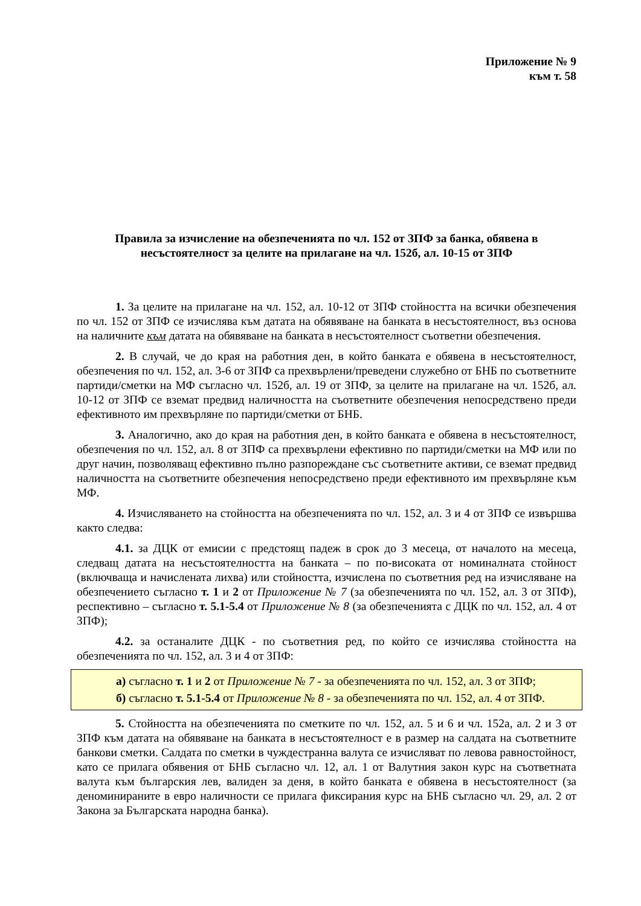Приложение № 9
към т. 58
Правила за изчисление на обезпеченията по чл. 152 от ЗПФ за банка, обявена в несъстоятелност за целите на прилагане на чл. 152б, ал. 10-15 от ЗПФ
1. За целите на прилагане на чл. 152, ал. 10-12 от ЗПФ стойността на всички обезпечения по чл. 152 от ЗПФ се изчислява към датата на обявяване на банката в несъстоятелност, въз основа на наличните към датата на обявяване на банката в несъстоятелност съответни обезпечения.
2. В случай, че до края на работния ден, в който банката е обявена в несъстоятелност, обезпечения по чл. 152, ал. 3-6 от ЗПФ са прехвърлени/преведени служебно от БНБ по съответните партиди/сметки на МФ съгласно чл. 152б, ал. 19 от ЗПФ, за целите на прилагане на чл. 152б, ал. 10-12 от ЗПФ се вземат предвид наличността на съответните обезпечения непосредствено преди ефективното им прехвърляне по партиди/сметки от БНБ.
3. Аналогично, ако до края на работния ден, в който банката е обявена в несъстоятелност, обезпечения по чл. 152, ал. 8 от ЗПФ са прехвърлени ефективно по партиди/сметки на МФ или по друг начин, позволяващ ефективно пълно разпореждане със съответните активи, се вземат предвид наличността на съответните обезпечения непосредствено преди ефективното им прехвърляне към МФ.
4. Изчисляването на стойността на обезпеченията по чл. 152, ал. 3 и 4 от ЗПФ се извършва както следва:
4.1. за ДЦК от емисии с предстоящ падеж в срок до 3 месеца, от началото на месеца, следващ датата на несъстоятелността на банката – по по-високата от номиналната стойност (включваща и начислената лихва) или стойността, изчислена по съответния ред на изчисляване на обезпечението съгласно т. 1 и 2 от Приложение № 7 (за обезпеченията по чл. 152, ал. 3 от ЗПФ), респективно – съгласно т. 5.1-5.4 от Приложение № 8 (за обезпеченията с ДЦК по чл. 152, ал. 4 от ЗПФ);
4.2. за останалите ДЦК - по съответния ред, по който се изчислява стойността на обезпеченията по чл. 152, ал. 3 и 4 от ЗПФ:
а) съгласно т. 1 и 2 от Приложение № 7 - за обезпеченията по чл. 152, ал. 3 от ЗПФ;
б) съгласно т. 5.1-5.4 от Приложение № 8 - за обезпеченията по чл. 152, ал. 4 от ЗПФ.
5. Стойността на обезпеченията по сметките по чл. 152, ал. 5 и 6 и чл. 152а, ал. 2 и 3 от ЗПФ към датата на обявяване на банката в несъстоятелност е в размер на салдата на съответните банкови сметки. Салдата по сметки в чуждестранна валута се изчисляват по левова равностойност, като се прилага обявения от БНБ съгласно чл. 12, ал. 1 от Валутния закон курс на съответната валута към българския лев, валиден за деня, в който банката е обявена в несъстоятелност (за деноминираните в евро наличности се прилага фиксирания курс на БНБ съгласно чл. 29, ал. 2 от Закона за Българската народна банка).